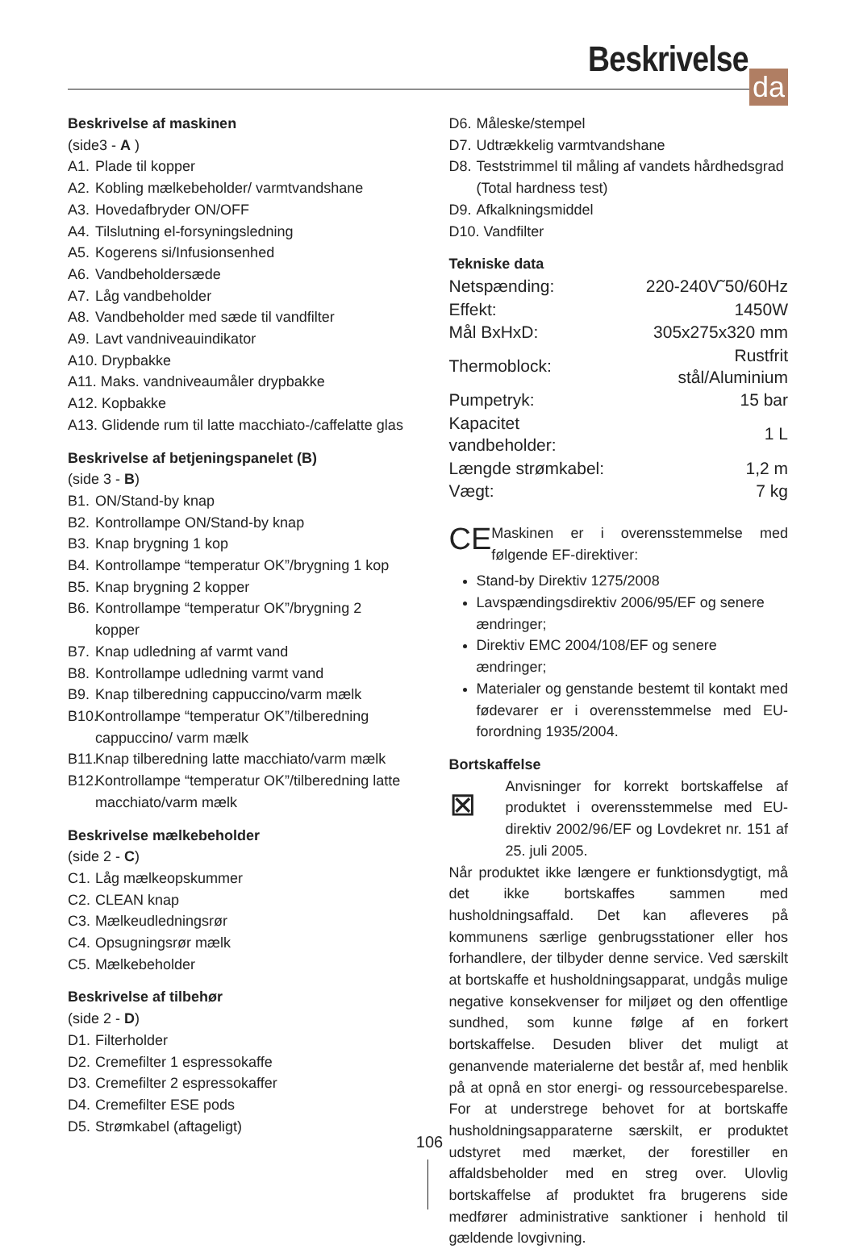Beskrivelse
da
Beskrivelse af maskinen
(side3 - A )
A1. Plade til kopper
A2. Kobling mælkebeholder/ varmtvandshane
A3. Hovedafbryder ON/OFF
A4. Tilslutning el-forsyningsledning
A5. Kogerens si/Infusionsenhed
A6. Vandbeholdersæde
A7. Låg vandbeholder
A8. Vandbeholder med sæde til vandfilter
A9. Lavt vandniveauindikator
A10. Drypbakke
A11. Maks. vandniveaumåler drypbakke
A12. Kopbakke
A13. Glidende rum til latte macchiato-/caffelatte glas
Beskrivelse af betjeningspanelet (B)
(side 3 - B)
B1. ON/Stand-by knap
B2. Kontrollampe ON/Stand-by knap
B3. Knap brygning 1 kop
B4. Kontrollampe “temperatur OK”/brygning 1 kop
B5. Knap brygning 2 kopper
B6. Kontrollampe “temperatur OK”/brygning 2 kopper
B7. Knap udledning af varmt vand
B8. Kontrollampe udledning varmt vand
B9. Knap tilberedning cappuccino/varm mælk
B10. Kontrollampe “temperatur OK”/tilberedning cappuccino/ varm mælk
B11. Knap tilberedning latte macchiato/varm mælk
B12. Kontrollampe “temperatur OK”/tilberedning latte macchiato/varm mælk
Beskrivelse mælkebeholder
(side 2 - C)
C1. Låg mælkeopskummer
C2. CLEAN knap
C3. Mælkeudledningsrør
C4. Opsugningsrør mælk
C5. Mælkebeholder
Beskrivelse af tilbehør
(side 2 - D)
D1. Filterholder
D2. Cremefilter 1 espressokaffe
D3. Cremefilter 2 espressokaffer
D4. Cremefilter ESE pods
D5. Strømkabel (aftageligt)
D6. Måleske/stempel
D7. Udtrækkelig varmtvandshane
D8. Teststrimmel til måling af vandets hårdhedsgrad (Total hardness test)
D9. Afkalkningsmiddel
D10. Vandfilter
Tekniske data
| Netspænding: | 220-240V˜50/60Hz |
| Effekt: | 1450W |
| Mål BxHxD: | 305x275x320 mm |
| Thermoblock: | Rustfrit stål/Aluminium |
| Pumpetryk: | 15 bar |
| Kapacitet vandbeholder: | 1 L |
| Længde strømkabel: | 1,2 m |
| Vægt: | 7 kg |
CE
Maskinen er i overensstemmelse med følgende EF-direktiver:
Stand-by Direktiv 1275/2008
Lavspændingsdirektiv 2006/95/EF og senere ændringer;
Direktiv EMC 2004/108/EF og senere ændringer;
Materialer og genstande bestemt til kontakt med fødevarer er i overensstemmelse med EU-forordning 1935/2004.
Bortskaffelse
⊠
Anvisninger for korrekt bortskaffelse af produktet i overensstemmelse med EU-direktiv 2002/96/EF og Lovdekret nr. 151 af 25. juli 2005.
Når produktet ikke længere er funktionsdygtigt, må det ikke bortskaffes sammen med husholdningsaffald. Det kan afleveres på kommunens særlige genbrugsstationer eller hos forhandlere, der tilbyder denne service. Ved særskilt at bortskaffe et husholdningsapparat, undgås mulige negative konsekvenser for miljøet og den offentlige sundhed, som kunne følge af en forkert bortskaffelse. Desuden bliver det muligt at genanvende materialerne det består af, med henblik på at opnå en stor energi- og ressourcebesparelse. For at understrege behovet for at bortskaffe husholdningsapparaterne særskilt, er produktet udstyret med mærket, der forestiller en affaldsbeholder med en streg over. Ulovlig bortskaffelse af produktet fra brugerens side medfører administrative sanktioner i henhold til gældende lovgivning.
106